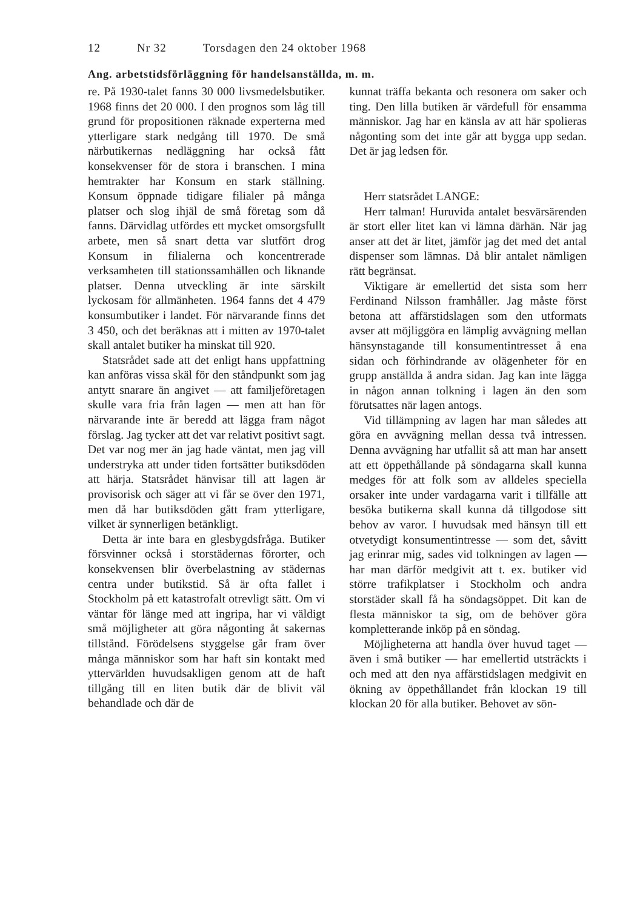12 Nr 32 Torsdagen den 24 oktober 1968
Ang. arbetstidsförläggning för handelsanställda, m. m.
re. På 1930-talet fanns 30 000 livsmedelsbutiker. 1968 finns det 20 000. I den prognos som låg till grund för propositionen räknade experterna med ytterligare stark nedgång till 1970. De små närbutikernas nedläggning har också fått konsekvenser för de stora i branschen. I mina hemtrakter har Konsum en stark ställning. Konsum öppnade tidigare filialer på många platser och slog ihjäl de små företag som då fanns. Därvidlag utfördes ett mycket omsorgsfullt arbete, men så snart detta var slutfört drog Konsum in filialerna och koncentrerade verksamheten till stationssamhällen och liknande platser. Denna utveckling är inte särskilt lyckosam för allmänheten. 1964 fanns det 4 479 konsumbutiker i landet. För närvarande finns det 3 450, och det beräknas att i mitten av 1970-talet skall antalet butiker ha minskat till 920.
Statsrådet sade att det enligt hans uppfattning kan anföras vissa skäl för den ståndpunkt som jag antytt snarare än angivet — att familjeföretagen skulle vara fria från lagen — men att han för närvarande inte är beredd att lägga fram något förslag. Jag tycker att det var relativt positivt sagt. Det var nog mer än jag hade väntat, men jag vill understryka att under tiden fortsätter butiksdöden att härja. Statsrådet hänvisar till att lagen är provisorisk och säger att vi får se över den 1971, men då har butiksdöden gått fram ytterligare, vilket är synnerligen betänkligt.
Detta är inte bara en glesbygdsfråga. Butiker försvinner också i storstädernas förorter, och konsekvensen blir överbelastning av städernas centra under butikstid. Så är ofta fallet i Stockholm på ett katastrofalt otrevligt sätt. Om vi väntar för länge med att ingripa, har vi väldigt små möjligheter att göra någonting åt sakernas tillstånd. Förödelsens styggelse går fram över många människor som har haft sin kontakt med yttervärlden huvudsakligen genom att de haft tillgång till en liten butik där de blivit väl behandlade och där de
kunnat träffa bekanta och resonera om saker och ting. Den lilla butiken är värdefull för ensamma människor. Jag har en känsla av att här spolieras någonting som det inte går att bygga upp sedan. Det är jag ledsen för.
Herr statsrådet LANGE:
Herr talman! Huruvida antalet besvärsärenden är stort eller litet kan vi lämna därhän. När jag anser att det är litet, jämför jag det med det antal dispenser som lämnas. Då blir antalet nämligen rätt begränsat.
Viktigare är emellertid det sista som herr Ferdinand Nilsson framhåller. Jag måste först betona att affärstidslagen som den utformats avser att möjliggöra en lämplig avvägning mellan hänsynstagande till konsumentintresset å ena sidan och förhindrande av olägenheter för en grupp anställda å andra sidan. Jag kan inte lägga in någon annan tolkning i lagen än den som förutsattes när lagen antogs.
Vid tillämpning av lagen har man således att göra en avvägning mellan dessa två intressen. Denna avvägning har utfallit så att man har ansett att ett öppethållande på söndagarna skall kunna medges för att folk som av alldeles speciella orsaker inte under vardagarna varit i tillfälle att besöka butikerna skall kunna då tillgodose sitt behov av varor. I huvudsak med hänsyn till ett otvetydigt konsumentintresse — som det, såvitt jag erinrar mig, sades vid tolkningen av lagen — har man därför medgivit att t. ex. butiker vid större trafikplatser i Stockholm och andra storstäder skall få ha söndagsöppet. Dit kan de flesta människor ta sig, om de behöver göra kompletterande inköp på en söndag.
Möjligheterna att handla över huvud taget — även i små butiker — har emellertid utsträckts i och med att den nya affärstidslagen medgivit en ökning av öppethållandet från klockan 19 till klockan 20 för alla butiker. Behovet av sön-